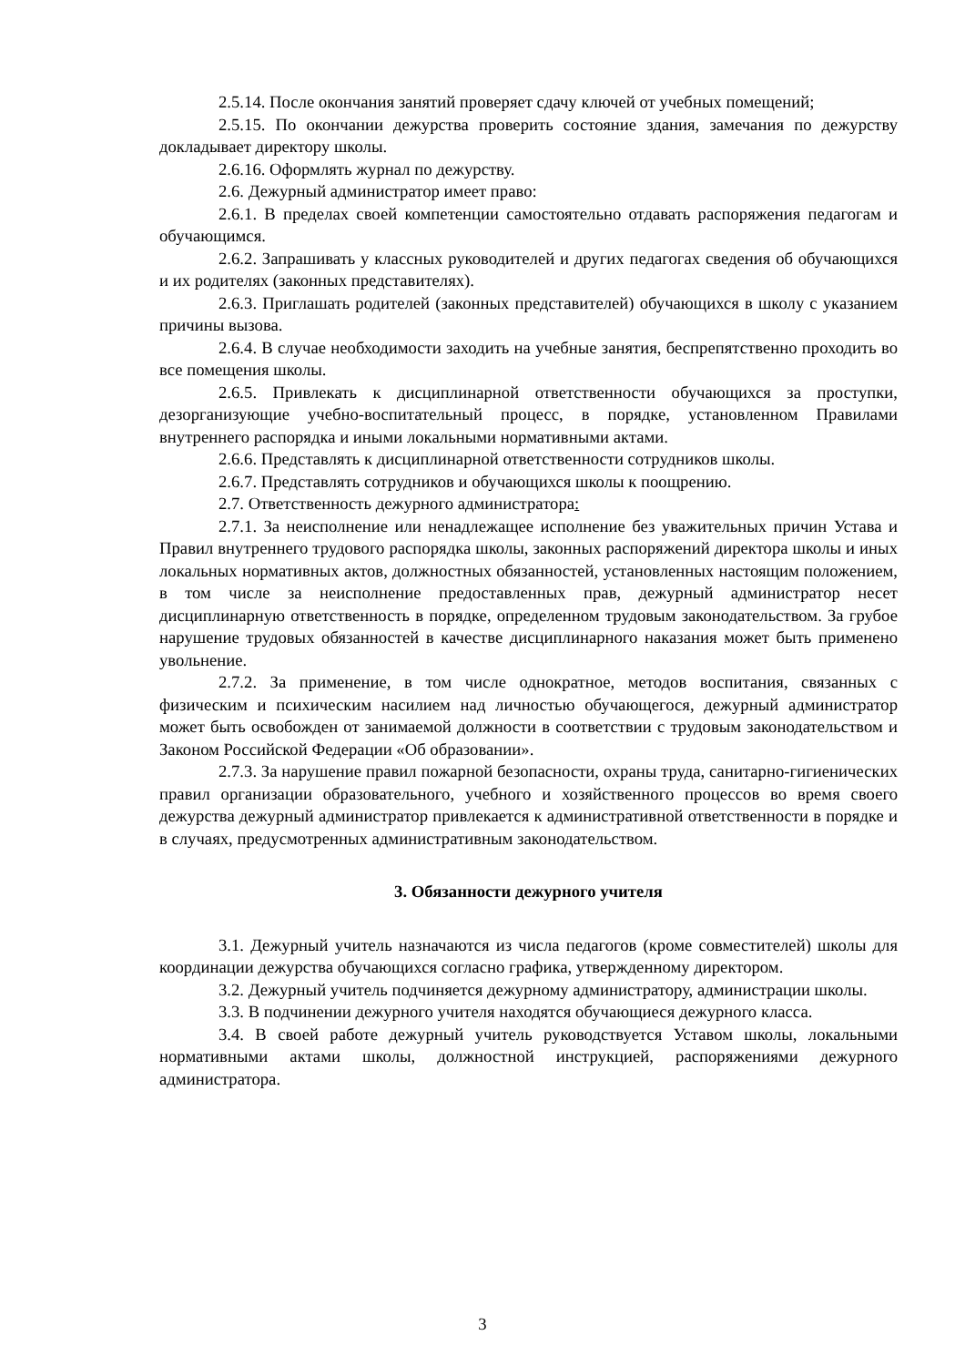2.5.14. После окончания занятий проверяет сдачу ключей от учебных помещений;
2.5.15. По окончании дежурства проверить состояние здания, замечания по дежурству докладывает директору школы.
2.6.16. Оформлять журнал по дежурству.
2.6. Дежурный администратор имеет право:
2.6.1. В пределах своей компетенции самостоятельно отдавать распоряжения педагогам и обучающимся.
2.6.2. Запрашивать у классных руководителей и других педагогах сведения об обучающихся и их родителях (законных представителях).
2.6.3. Приглашать родителей (законных представителей) обучающихся в школу с указанием причины вызова.
2.6.4. В случае необходимости заходить на учебные занятия, беспрепятственно проходить во все помещения школы.
2.6.5. Привлекать к дисциплинарной ответственности обучающихся за проступки, дезорганизующие учебно-воспитательный процесс, в порядке, установленном Правилами внутреннего распорядка и иными локальными нормативными актами.
2.6.6. Представлять к дисциплинарной ответственности сотрудников школы.
2.6.7. Представлять сотрудников и обучающихся школы к поощрению.
2.7. Ответственность дежурного администратора:
2.7.1. За неисполнение или ненадлежащее исполнение без уважительных причин Устава и Правил внутреннего трудового распорядка школы, законных распоряжений директора школы и иных локальных нормативных актов, должностных обязанностей, установленных настоящим положением, в том числе за неисполнение предоставленных прав, дежурный администратор несет дисциплинарную ответственность в порядке, определенном трудовым законодательством. За грубое нарушение трудовых обязанностей в качестве дисциплинарного наказания может быть применено увольнение.
2.7.2. За применение, в том числе однократное, методов воспитания, связанных с физическим и психическим насилием над личностью обучающегося, дежурный администратор может быть освобожден от занимаемой должности в соответствии с трудовым законодательством и Законом Российской Федерации «Об образовании».
2.7.3. За нарушение правил пожарной безопасности, охраны труда, санитарно-гигиенических правил организации образовательного, учебного и хозяйственного процессов во время своего дежурства дежурный администратор привлекается к административной ответственности в порядке и в случаях, предусмотренных административным законодательством.
3. Обязанности дежурного учителя
3.1. Дежурный учитель назначаются из числа педагогов (кроме совместителей) школы для координации дежурства обучающихся согласно графика, утвержденному директором.
3.2. Дежурный учитель подчиняется дежурному администратору, администрации школы.
3.3. В подчинении дежурного учителя находятся обучающиеся дежурного класса.
3.4. В своей работе дежурный учитель руководствуется Уставом школы, локальными нормативными актами школы, должностной инструкцией, распоряжениями дежурного администратора.
3